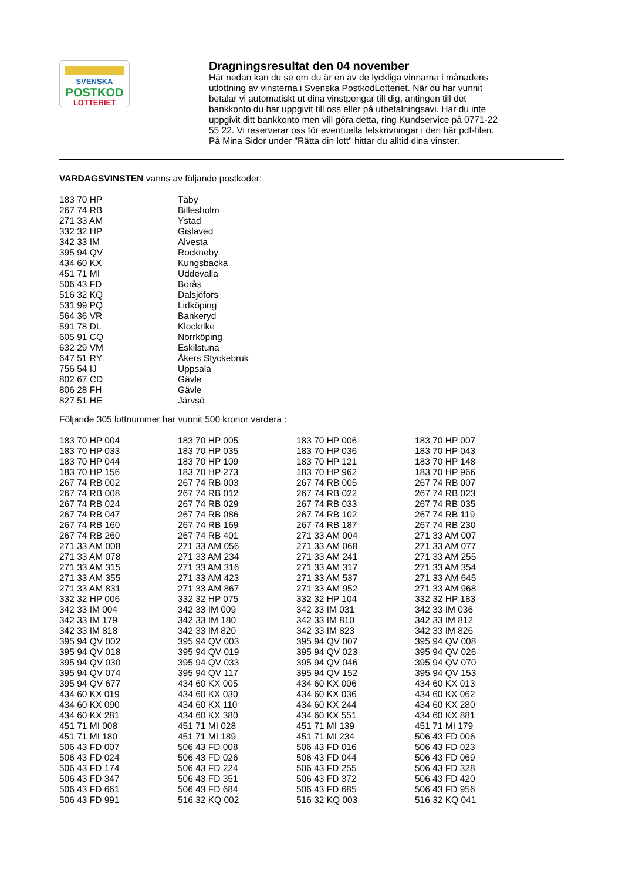SVENSKA
POSTKOD
LOTTERIET
Dragningsresultat den 04 november
Här nedan kan du se om du är en av de lyckliga vinnarna i månadens utlottning av vinsterna i Svenska PostkodLotteriet. När du har vunnit betalar vi automatiskt ut dina vinstpengar till dig, antingen till det bankkonto du har uppgivit till oss eller på utbetalningsavi. Har du inte uppgivit ditt bankkonto men vill göra detta, ring Kundservice på 0771-22 55 22. Vi reserverar oss för eventuella felskrivningar i den här pdf-filen. På Mina Sidor under "Rätta din lott" hittar du alltid dina vinster.
VARDAGSVINSTEN vanns av följande postkoder:
| 183 70 HP | Täby |
| 267 74 RB | Billesholm |
| 271 33 AM | Ystad |
| 332 32 HP | Gislaved |
| 342 33 IM | Alvesta |
| 395 94 QV | Rockneby |
| 434 60 KX | Kungsbacka |
| 451 71 MI | Uddevalla |
| 506 43 FD | Borås |
| 516 32 KQ | Dalsjöfors |
| 531 99 PQ | Lidköping |
| 564 36 VR | Bankeryd |
| 591 78 DL | Klockrike |
| 605 91 CQ | Norrköping |
| 632 29 VM | Eskilstuna |
| 647 51 RY | Åkers Styckebruk |
| 756 54 IJ | Uppsala |
| 802 67 CD | Gävle |
| 806 28 FH | Gävle |
| 827 51 HE | Järvsö |
Följande 305 lottnummer har vunnit 500 kronor vardera :
| 183 70 HP 004 | 183 70 HP 005 | 183 70 HP 006 | 183 70 HP 007 |
| 183 70 HP 033 | 183 70 HP 035 | 183 70 HP 036 | 183 70 HP 043 |
| 183 70 HP 044 | 183 70 HP 109 | 183 70 HP 121 | 183 70 HP 148 |
| 183 70 HP 156 | 183 70 HP 273 | 183 70 HP 962 | 183 70 HP 966 |
| 267 74 RB 002 | 267 74 RB 003 | 267 74 RB 005 | 267 74 RB 007 |
| 267 74 RB 008 | 267 74 RB 012 | 267 74 RB 022 | 267 74 RB 023 |
| 267 74 RB 024 | 267 74 RB 029 | 267 74 RB 033 | 267 74 RB 035 |
| 267 74 RB 047 | 267 74 RB 086 | 267 74 RB 102 | 267 74 RB 119 |
| 267 74 RB 160 | 267 74 RB 169 | 267 74 RB 187 | 267 74 RB 230 |
| 267 74 RB 260 | 267 74 RB 401 | 271 33 AM 004 | 271 33 AM 007 |
| 271 33 AM 008 | 271 33 AM 056 | 271 33 AM 068 | 271 33 AM 077 |
| 271 33 AM 078 | 271 33 AM 234 | 271 33 AM 241 | 271 33 AM 255 |
| 271 33 AM 315 | 271 33 AM 316 | 271 33 AM 317 | 271 33 AM 354 |
| 271 33 AM 355 | 271 33 AM 423 | 271 33 AM 537 | 271 33 AM 645 |
| 271 33 AM 831 | 271 33 AM 867 | 271 33 AM 952 | 271 33 AM 968 |
| 332 32 HP 006 | 332 32 HP 075 | 332 32 HP 104 | 332 32 HP 183 |
| 342 33 IM 004 | 342 33 IM 009 | 342 33 IM 031 | 342 33 IM 036 |
| 342 33 IM 179 | 342 33 IM 180 | 342 33 IM 810 | 342 33 IM 812 |
| 342 33 IM 818 | 342 33 IM 820 | 342 33 IM 823 | 342 33 IM 826 |
| 395 94 QV 002 | 395 94 QV 003 | 395 94 QV 007 | 395 94 QV 008 |
| 395 94 QV 018 | 395 94 QV 019 | 395 94 QV 023 | 395 94 QV 026 |
| 395 94 QV 030 | 395 94 QV 033 | 395 94 QV 046 | 395 94 QV 070 |
| 395 94 QV 074 | 395 94 QV 117 | 395 94 QV 152 | 395 94 QV 153 |
| 395 94 QV 677 | 434 60 KX 005 | 434 60 KX 006 | 434 60 KX 013 |
| 434 60 KX 019 | 434 60 KX 030 | 434 60 KX 036 | 434 60 KX 062 |
| 434 60 KX 090 | 434 60 KX 110 | 434 60 KX 244 | 434 60 KX 280 |
| 434 60 KX 281 | 434 60 KX 380 | 434 60 KX 551 | 434 60 KX 881 |
| 451 71 MI 008 | 451 71 MI 028 | 451 71 MI 139 | 451 71 MI 179 |
| 451 71 MI 180 | 451 71 MI 189 | 451 71 MI 234 | 506 43 FD 006 |
| 506 43 FD 007 | 506 43 FD 008 | 506 43 FD 016 | 506 43 FD 023 |
| 506 43 FD 024 | 506 43 FD 026 | 506 43 FD 044 | 506 43 FD 069 |
| 506 43 FD 174 | 506 43 FD 224 | 506 43 FD 255 | 506 43 FD 328 |
| 506 43 FD 347 | 506 43 FD 351 | 506 43 FD 372 | 506 43 FD 420 |
| 506 43 FD 661 | 506 43 FD 684 | 506 43 FD 685 | 506 43 FD 956 |
| 506 43 FD 991 | 516 32 KQ 002 | 516 32 KQ 003 | 516 32 KQ 041 |